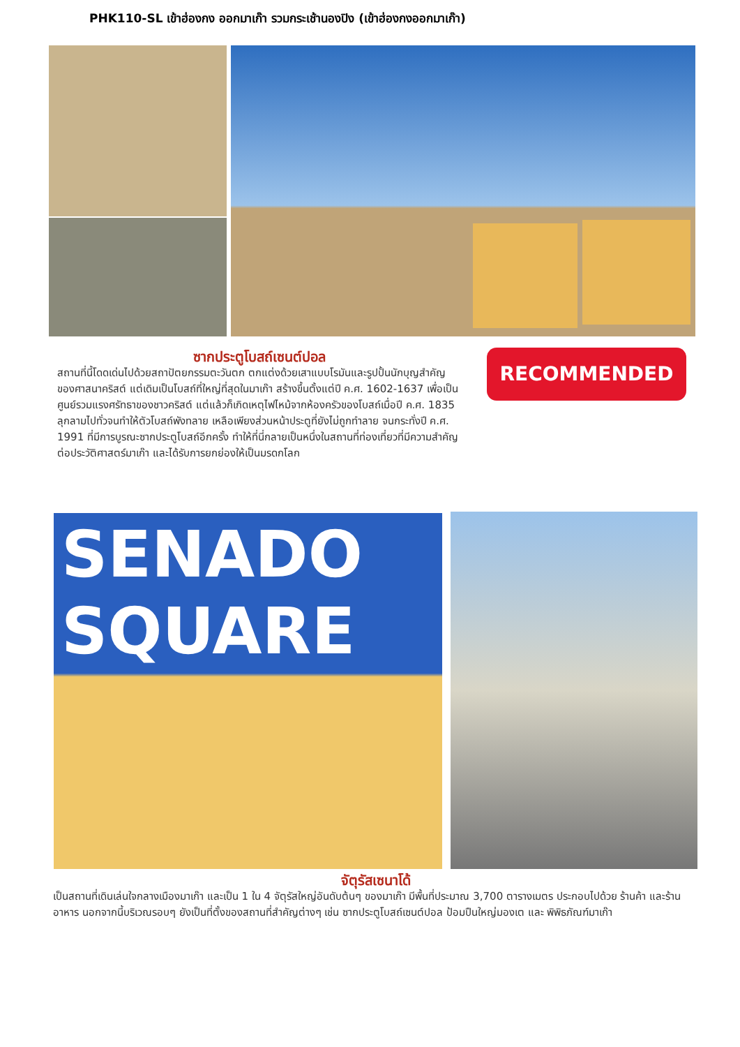PHK110-SL เข้าฮ่องกง ออกมาเก๊า รวมกระเช้านองปิง (เข้าฮ่องกงออกมาเก๊า)
RECOMMENDED
ซากประตูโบสถ์เซนต์ปอล
สถานที่นี้โดดเด่นไปด้วยสถาปัตยกรรมตะวันตก ตกแต่งด้วยเสาแบบโรมันและรูปปั้นนักบุญสำคัญของศาสนาคริสต์ แต่เดิมเป็นโบสถ์ที่ใหญ่ที่สุดในมาเก๊า สร้างขึ้นตั้งแต่ปี ค.ศ. 1602-1637 เพื่อเป็นศูนย์รวมแรงศรัทธาของชาวคริสต์ แต่แล้วก็เกิดเหตุไฟไหม้จากห้องครัวของโบสถ์เมื่อปี ค.ศ. 1835 ลุกลามไปทั่วจนทำให้ตัวโบสถ์พังทลาย เหลือเพียงส่วนหน้าประตูที่ยังไม่ถูกทำลาย จนกระทั่งปี ค.ศ. 1991 ที่มีการบูรณะซากประตูโบสถ์อีกครั้ง ทำให้ที่นี่กลายเป็นหนึ่งในสถานที่ท่องเที่ยวที่มีความสำคัญต่อประวัติศาสตร์มาเก๊า และได้รับการยกย่องให้เป็นมรดกโลก
SENADO
SQUARE
จัตุรัสเซนาโด้
เป็นสถานที่เดินเล่นใจกลางเมืองมาเก๊า และเป็น 1 ใน 4 จัตุรัสใหญ่อันดับต้นๆ ของมาเก๊า มีพื้นที่ประมาณ 3,700 ตารางเมตร ประกอบไปด้วย ร้านค้า และร้านอาหาร นอกจากนี้บริเวณรอบๆ ยังเป็นที่ตั้งของสถานที่สำคัญต่างๆ เช่น ซากประตูโบสถ์เซนต์ปอล ป้อมปืนใหญ่มองเต และ พิพิธภัณฑ์มาเก๊า